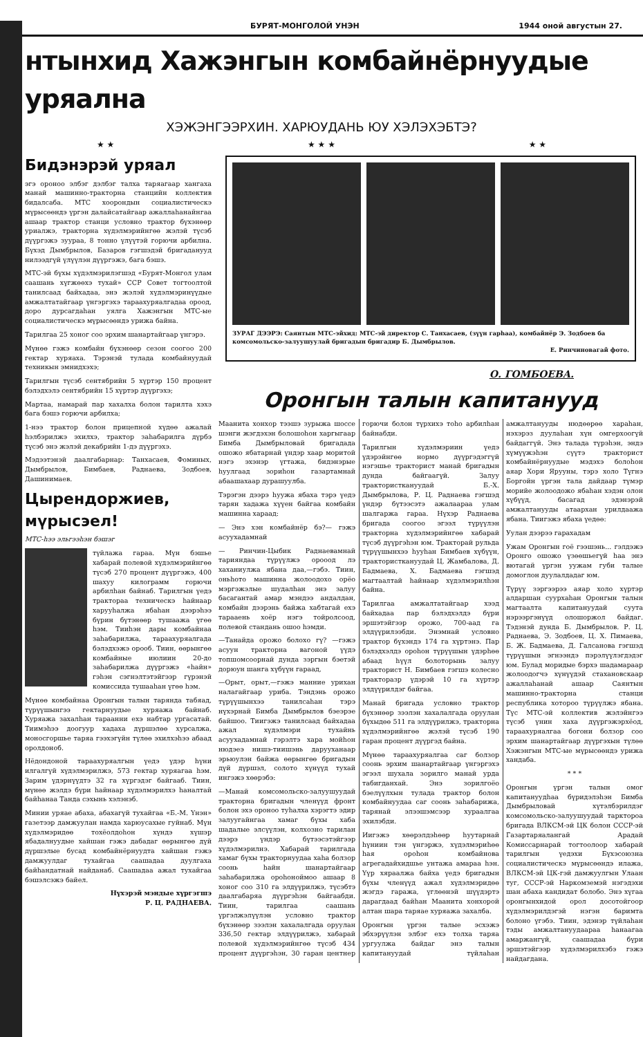БУРЯТ-МОНГОЛОЙ УНЭН 1944 оной августын 27.
нтынхид Хажэнгын комбайнёрнуудые уряална
ХЭЖЭНГЭЭРХИН. ХАРЮУДАНЬ ЮУ ХЭЛЭХЭБТЭ?
★ ★ ★ ★ ★ ★ ★
Бидэнэрэй уряал
эгэ ороноо элбэг дэлбэг талха таряагаар хангаха манай машинно-тракторна станцийн коллектив бидалсаба. МТС хоорондын социалистическэ мүрысөөндэ үргэн далайсатайгаар ажаллаһанайнгаа ашаар трактор станци условно трактор бүхэнөөр уриалжэ, тракторна хүдэлмэрийнгөө жэлэй түсэб дүүргэжэ зуураа, 8 тонно үлүүтэй горючи арбилна. Бүхэд Дымбрылов, Базаров гэгшэдэй бригаданууд нилээдгүй үлүүлэн дүүргэжэ, бага бэшэ.
МТС-эй бүхы хүдэлмэрилэгшэд «Бурят-Монгол улам саашань хүгжөөхэ тухай» ССР Совет тогтоолтой танилсаад байхадаа, энэ жэлэй хүдэлмэринүүдые амжалтатайгаар үнгэргэхэ тараахуряалгадаа ороод, доро дурсагдаһан уялга Хажэнгын МТС-ые социалистическэ мүрысөөндэ урижа байна.
Тарилгаа 25 хоног соо эрхим шанартайгаар үнгэрэ.
Мүнөө гэжэ комбайн бүхэнөөр сезон соогоо 200 гектар хуряаха. Тэрэнэй тулада комбайнуудай техникын эмнидхэхэ;
Тарилгын түсэб сентябрийн 5 хүртэр 150 процент бэлэдхэлэ сентябрийн 15 хүртэр дүүргэхэ;
Мартаа, намарай пар хахалха болон тарилта хэхэ бага бэшэ горючи арбилха;
1-нээ трактор болон прицепной хүдөө ажалай һэлбэрилжэ эхилхэ, трактор заһабарилга дүрбэ түсэб энэ жэлэй декабрийн 1-дэ дүүргэхэ.
Мэдээтэнэй даалгабарнар: Танхасаев, Фоминых, Дымбрылов, Бимбаев, Раднаева, Зодбоев, Дашинимаев.
Цырендоржиев, мүрысэел!
МТС-һээ эльгээһэн бэшэг
түйлажа гараа. Мүн бэшье хабарай полевой хүдэлмэрийнгөө түсэб 270 процент дүүргэжэ, 400 шахуу килограмм горючи арбилһан байнаб. Тарилгын үедэ трактораа техническэ һайнаар харууһалжа ябаһан дээрэһээ бүрин бүтэнөөр тушаажа үгөө һэм. Тииһэн дары комбайнаа заһабарилжа, тараахуряалгада бэлэдхэжэ орооб. Тиин, өөрынгөө комбайные июлиин 20-до заһабарилжа дүүргэжэ «һайн» гэһэн сэгнэлтэтэйгээр гүрэнэй комиссида тушааһан үгөө һэм.
Мүнөө комбайнаа Оронгын талын тарянда табяад, түрүүшынгээ гектарнуудые хуряажа байнаб. Хуряажа захалһан тараанни ехэ набтар ургасатай. Тиимэһээ доогуур хадаха дүршэлөө хурсалжа, моносгоршье таряа гээхэгүйн түлөө эхилхэһээ абаад оролдоноб.
Нёдондоной тараахуряалгын үедэ үдэр һүни илгалгүй хүдэлмэрилжэ, 573 гектар хуряагаа һэм. Зарим үдэрнүүдтэ 32 га хүргэдэг байгааб. Тиин, мүнөө жэлдэ бүри һайнаар хүдэлмэрилхэ һаналтай байһанаа Танда сэхынь хэлэнэб.
Минии уряае абаха, абахагүй тухайгаа «Б.-М. Үнэн» газетээр дамжуулан намда харюусахые гуйнаб. Мүн хүдэлмэридөө тохёолдоһон хүндэ хүшэр ябадалнуудые хайшан гэжэ дабадаг өөрынгөө дүй дүршэлые бусад комбайнёрнуудта хайшан гэжэ дамжуулдаг тухайгаа саашадаа дуулгаха байһандатнай найданаб. Саашадаа ажал тухайгаа бэшэлсэжэ байел.
Нүхэрэй мэндые хүргэгшэ
Р. Ц. РАДНАЕВА.
ЗУРАГ ДЭЭРЭ: Саянтын МТС-эйхид: МТС-эй директор С. Танхасаев, (зүүн гарһаа), комбайнёр Э. Зодбоев ба комсомольско-залуушуулай бригадын бригадир Б. Дымбрылов.
Е. Ринчиновагай фото.
О. ГОМБОЕВА.
Оронгын талын капитанууд
Маанита хонхор тээшэ зурыжа шоссе шэнги жэгдэхэн болошоһон харгыгаар Бимба Дымбрыловай бригадада ошожо ябатарнай үндэр хаар моритой нэгэ эхэнэр үгтажа, бидэнэрые һуулгаад зориһон газартамнай абаашахаар дурашуулба.
Тэрэгэн дээрэ һуужа ябаха тэрэ үедэ тарян хадажа хүүен байгаа комбайн машинна хараад:
— Энэ хэн комбайнёр бэ?— гэжэ асуухадамнай
— Ринчин-Цыбик Раднаевамнай тарияндаа түрүүлжэ орооод лэ хаханиулжа ябана даа,—гэбэ. Тиин, оньһото машинна жолоодохо орёо мэргэжэлые шудалһан энэ залуу басагантай амар мэндээ андалдан, комбайн дээрэнь байжа хабтагай ехэ тарааень хоёр нэгэ тойролсоод, полевой стандань ошоо һэмди.
—Танайда орожо болохо гү? —гэжэ асуун тракторна вагоной үүдэ топшомсоорнай дунда зэргын бэетэй дорюун шанга хүбүүн гараад,
—Орыт, орыт,—гэжэ манние урихан налагайгаар уриба. Тэндэнь орожо түрүүшынхээ танилсаһан тэрэ нүхэрнай Бимба Дымбрылов бэеэрэе байшоо. Тиигэжэ танилсаад байхадаа ажал хүдэлмэри тухайнь асуухадамнай гэрэлтэ хара мойһон нюдэеэ нишэ-тиишэнь дарууханаар эрьюулэн байжа өөрынгөө бригадын дүй дүршэл, солото хүнүүд тухай ингэжэ хөөрэбэ:
—Манай комсомольско-залуушуудай тракторна бригадын членүүд фронт болон эхэ ороноо туһалха хэрэгтэ эдир залуугайнгаа хамаг бүхы хаба шадалые элсүүлэн, колхозно тарилан дээрэ үндэр бүтээсэтэйгээр хүдэлмэрилнэ. Хабарай тарилгада хамаг бүхы тракторнуудаа хаһа болзор соонь һайн шанартайгаар заһабарилжа ороһоноймоо ашаар 8 хоног соо 310 га элдүүрилжэ, түсэбтэ даалгабаряа дүүргэһэн байгаабди. Тиин, тарилгаа саашань үргэлжэлүүлэн условно трактор бүхэнөөр зээлэн хахалалгада оруулан 336,50 гектар элдүүрилжэ, хабарай полевой хүдэлмэрийнгөө түсэб 434 процент дүүргэһэн, 30 гаран центнер горючи болон түрхихэ тоһо арбилһан байнабди.
Тарилгын хүдэлмэриин үедэ үдэрэйнгөө нормо дүүргэдэггүй нэгэшье тракторист манай бригадын дунда байгаагүй. Залуу трактористкануудай Б.-Х. Дымбрылова, Р. Ц. Раднаева гэгшэд үндэр бүтээсэтэ ажалаараа улам шалгаржа гараа. Нүхэр Раднаева бригада соогоо эгээл түрүүлэн тракторна хүдэлмэрийнгөө хабарай түсэб дүүргэһэн юм. Тракторай рульда түрүүшынхээ һууһан Бимбаев хүбүүн, трактористкануудай Ц. Жамбалова, Д. Бадмаева, Х. Бадмаева гэгшэд магтаалтай һайнаар хүдэлмэрилһэн байна.
Тарилгаа амжалтатайгаар хээд байхадаа пар бэлэдхэлдэ бүри эршэтэйгээр орожо, 700-аад га элдүүрилээбди. Энэмнай условно трактор бүхэндэ 174 га хүртэнэ. Пар бэлэдхэлдэ ороһон түрүүшын үдэрһөө абаад һүүл болоторынь залуу тракторист Н. Бимбаев гэгшэ колесно тракторазр үдэрэй 10 га хүртэр элдүүрилдэг байгаа.
Манай бригада условно трактор бүхэнөөр зээлэн хахалалгада оруулан бүхыдөө 511 га элдүүрилжэ, тракторна хүдэлмэрийнгөө жэлэй түсэб 190 гаран процент дүүргэд байна.
Мүнөө тараахуряалгаа саг болзор соонь эрхим шанартайгаар үнгэргэхэ эгээл шухала зорилго манай урда табигданхай. Энэ зорилгоёо бэелүүлхын тулада трактор болон комбайнуудаа саг соонь заһабарижа, тарянай элээшэмсээр хураалгаа эхилэбди.
Иигэжэ хөөрэлдэһөөр һуутарнай һүниин тэн үнгэржэ, хүдэлмэриһөө һая ороһон комбайнова агрегадайхидшье унтажа амараа һэн. Үүр хяраалжа байха үедэ бригадын бүхы членүүд ажал хүдэлмэридөө жэгдэ гаража, үглөөнэй шүүдэртэ дарагдаад байһан Маанита хонхорой алтан шара таряае хуряажа захалба.
Оронгын үргэн талые эсхэжэ эбхэрүүлэн элбэг ехэ толха таряа ургуулжа байдаг энэ талын капитануудай түйлаһан амжалтанууды нюдөөрөө хараһан, нэхэрэз дуулаһан хүн омгерхоогүй байдаггүй. Энэ талада түрэһэн, эндэ хүмүүжэһэн сүүтэ тракторист комбайнёрнуудые мэдэхэ болоһон аяар Хори Ярууны, тэрэ холо Түгнэ Боргойн үргэн тала дайдаар түмэр морийе жолоодожо ябаһан хэдэн олон хүбүүд, басагад эдэнэрэй амжалтанууды атаархан урилдаажа ябана. Тиигэжэ ябаха үедөө:
Уулан дээрээ гарахадам
Ужам Оронгын гоё гээшэнь... гэлдэжэ Оронго ошожо үзөөшьегүй һаа энэ вютагай үргэн уужам губи талые домоглон дуулалдадаг юм.
Түрүү зэргээрээ аяар холо хүртэр алдаршан суурхаһан Оронгын талын магтаалта капитануудай суута нэрээргэнүүд олошоржол байдаг. Тэдэнэй дунда Б. Дымбрылов. Р. Ц. Раднаева, Э. Зодбоев, Ц. Х. Пимаева, Б. Ж. Бадмаева, Д. Галсанова гэгшэд түрүүшын эгнээндэ пэрэлүүлэгдэдэг юм. Булад моридые бэрхэ шадамараар жолоодогчэ хүнүүдэй стахановскаар ажаллаһанай ашаар Саянтын машинно-тракторна станци республика хотороо түрүүлжэ ябана. Түс МТС-эй коллектив жэлэйнгээ түсэб үнин хаха дүүргэжэрхёод, тараахуряалгаа богони болзор соо эрхим шанартайгаар дүүргэхын түлөө Хэжэнгын МТС-ые мүрысөөндэ урижа хандаба.
* * *
Оронгын үргэн талын омог капитануудһаа бүридэлэһэн Бимба Дымбрыловай хүтэлбэрилдэг комсомольско-залуушуудай тарктороа бригада ВЛКСМ-эй ЦК болон СССР-эй Газартаряалангай Арадай Комиссарнарай тогтоолоор хабарай тарилгын үедэхи Бүхэсоюзна социалистическэ мүрысөөндэ илажа, ВЛКСМ-эй ЦК-гэй дамжуулгын Улаан туг, СССР-эй Наркомземэй нэгэдэхи шан абаха кандидат болобо. Энэ хүгаа оронгынхидой орол досотойгоор хүдэлмэрилдэгэй нэгэн баримта болоно үгэбэ. Тиин, эдэнэр түйлаһан тэды амжалтануудаараа һанаагаа амаржангүй, саашадаа бүри эршэтэйгээр хүдэлмэрилхэбэ гэжэ найдагдана.